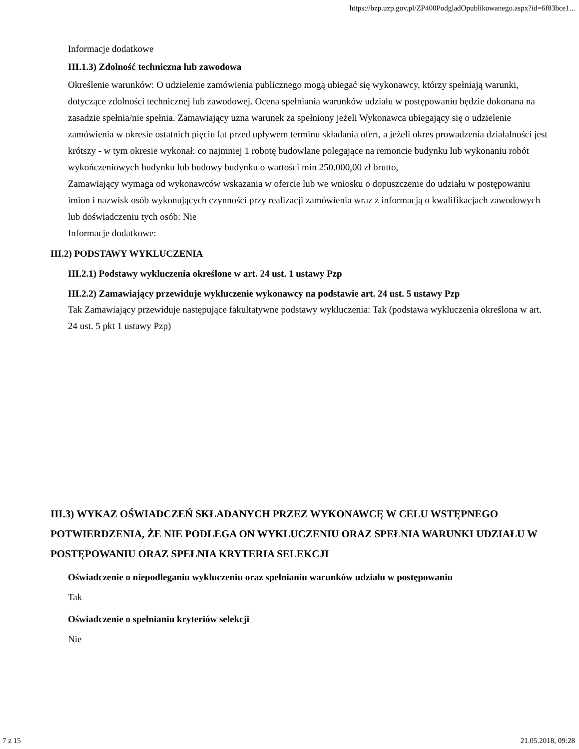https://bzp.uzp.gov.pl/ZP400PodgladOpublikowanego.aspx?id=6f83bce1...
Informacje dodatkowe
III.1.3) Zdolność techniczna lub zawodowa
Określenie warunków: O udzielenie zamówienia publicznego mogą ubiegać się wykonawcy, którzy spełniają warunki, dotyczące zdolności technicznej lub zawodowej. Ocena spełniania warunków udziału w postępowaniu będzie dokonana na zasadzie spełnia/nie spełnia. Zamawiający uzna warunek za spełniony jeżeli Wykonawca ubiegający się o udzielenie zamówienia w okresie ostatnich pięciu lat przed upływem terminu składania ofert, a jeżeli okres prowadzenia działalności jest krótszy - w tym okresie wykonał: co najmniej 1 robotę budowlane polegające na remoncie budynku lub wykonaniu robót wykończeniowych budynku lub budowy budynku o wartości min 250.000,00 zł brutto,
Zamawiający wymaga od wykonawców wskazania w ofercie lub we wniosku o dopuszczenie do udziału w postępowaniu imion i nazwisk osób wykonujących czynności przy realizacji zamówienia wraz z informacją o kwalifikacjach zawodowych lub doświadczeniu tych osób: Nie
Informacje dodatkowe:
III.2) PODSTAWY WYKLUCZENIA
III.2.1) Podstawy wykluczenia określone w art. 24 ust. 1 ustawy Pzp
III.2.2) Zamawiający przewiduje wykluczenie wykonawcy na podstawie art. 24 ust. 5 ustawy Pzp
Tak Zamawiający przewiduje następujące fakultatywne podstawy wykluczenia: Tak (podstawa wykluczenia określona w art. 24 ust. 5 pkt 1 ustawy Pzp)
III.3) WYKAZ OŚWIADCZEŃ SKŁADANYCH PRZEZ WYKONAWCĘ W CELU WSTĘPNEGO POTWIERDZENIA, ŻE NIE PODLEGA ON WYKLUCZENIU ORAZ SPEŁNIA WARUNKI UDZIAŁU W POSTĘPOWANIU ORAZ SPEŁNIA KRYTERIA SELEKCJI
Oświadczenie o niepodleganiu wykluczeniu oraz spełnianiu warunków udziału w postępowaniu
Tak
Oświadczenie o spełnianiu kryteriów selekcji
Nie
7 z 15 21.05.2018, 09:28